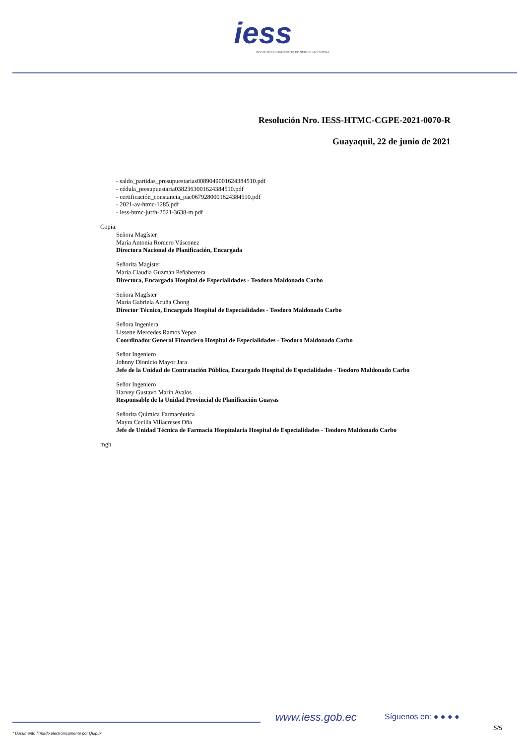iess
INSTITUTO ECUATORIANO DE SEGURIDAD SOCIAL
Resolución Nro. IESS-HTMC-CGPE-2021-0070-R
Guayaquil, 22 de junio de 2021
- saldo_partidas_presupuestarias0089049001624384510.pdf
- cédula_presupuestaria0382363001624384510.pdf
- certificación_constancia_pac0679280001624384510.pdf
- 2021-av-htmc-1285.pdf
- iess-htmc-jutfh-2021-3638-m.pdf
Copia:
Señora Magíster
María Antonia Romero Vásconez
Directora Nacional de Planificación, Encargada
Señorita Magíster
María Claudia Guzmán Peñaherrera
Directora, Encargada Hospital de Especialidades - Teodoro Maldonado Carbo
Señora Magíster
María Gabriela Acuña Chong
Director Técnico, Encargado Hospital de Especialidades - Teodoro Maldonado Carbo
Señora Ingeniera
Lissette Mercedes Ramos Yepez
Coordinador General Financiero Hospital de Especialidades - Teodoro Maldonado Carbo
Señor Ingeniero
Johnny Dionicio Mayor Jara
Jefe de la Unidad de Contratación Pública, Encargado Hospital de Especialidades - Teodoro Maldonado Carbo
Señor Ingeniero
Harvey Gustavo Marin Avalos
Responsable de la Unidad Provincial de Planificación Guayas
Señorita Química Farmacéutica
Mayra Cecilia Villacreses Oña
Jefe de Unidad Técnica de Farmacia Hospitalaria Hospital de Especialidades - Teodoro Maldonado Carbo
mgh
www.iess.gob.ec Síguenos en: ● ● ● ●
5/5
* Documento firmado electrónicamente por Quipux